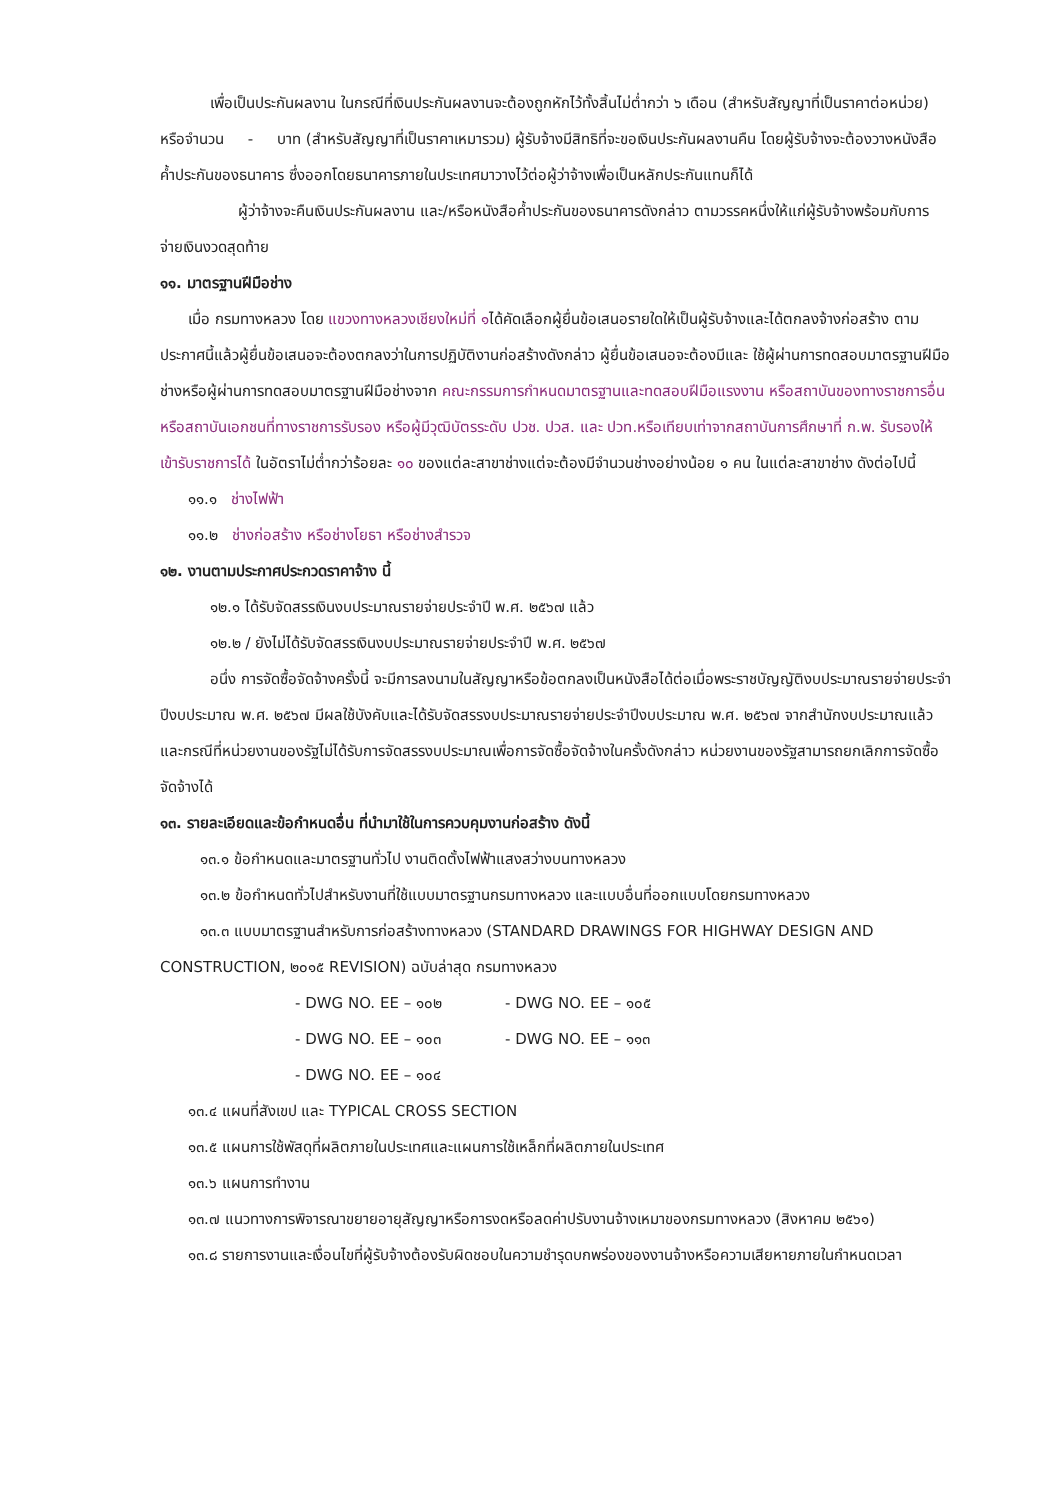เพื่อเป็นประกันผลงาน ในกรณีที่เงินประกันผลงานจะต้องถูกหักไว้ทั้งสิ้นไม่ต่ำกว่า ๖ เดือน (สำหรับสัญญาที่เป็นราคาต่อหน่วย) หรือจำนวน - บาท (สำหรับสัญญาที่เป็นราคาเหมารวม) ผู้รับจ้างมีสิทธิที่จะขอเงินประกันผลงานคืน โดยผู้รับจ้างจะต้องวางหนังสือค้ำประกันของธนาคาร ซึ่งออกโดยธนาคารภายในประเทศมาวางไว้ต่อผู้ว่าจ้างเพื่อเป็นหลักประกันแทนก็ได้
ผู้ว่าจ้างจะคืนเงินประกันผลงาน และ/หรือหนังสือค้ำประกันของธนาคารดังกล่าว ตามวรรคหนึ่งให้แก่ผู้รับจ้างพร้อมกับการจ่ายเงินงวดสุดท้าย
๑๑. มาตรฐานฝีมือช่าง
เมื่อ กรมทางหลวง โดย แขวงทางหลวงเชียงใหม่ที่ ๑ได้คัดเลือกผู้ยื่นข้อเสนอรายใดให้เป็นผู้รับจ้างและได้ตกลงจ้างก่อสร้าง ตามประกาศนี้แล้วผู้ยื่นข้อเสนอจะต้องตกลงว่าในการปฏิบัติงานก่อสร้างดังกล่าว ผู้ยื่นข้อเสนอจะต้องมีและ ใช้ผู้ผ่านการทดสอบมาตรฐานฝีมือช่างหรือผู้ผ่านการทดสอบมาตรฐานฝีมือช่างจาก คณะกรรมการกำหนดมาตรฐานและทดสอบฝีมือแรงงาน หรือสถาบันของทางราชการอื่น หรือสถาบันเอกชนที่ทางราชการรับรอง หรือผู้มีวุฒิบัตรระดับ ปวช. ปวส. และ ปวท.หรือเทียบเท่าจากสถาบันการศึกษาที่ ก.พ. รับรองให้เข้ารับราชการได้ ในอัตราไม่ต่ำกว่าร้อยละ ๑๐ ของแต่ละสาขาช่างแต่จะต้องมีจำนวนช่างอย่างน้อย ๑ คน ในแต่ละสาขาช่าง ดังต่อไปนี้
๑๑.๑ ช่างไฟฟ้า
๑๑.๒ ช่างก่อสร้าง หรือช่างโยธา หรือช่างสำรวจ
๑๒. งานตามประกาศประกวดราคาจ้าง นี้
๑๒.๑ ได้รับจัดสรรเงินงบประมาณรายจ่ายประจำปี พ.ศ. ๒๕๖๗ แล้ว
๑๒.๒ / ยังไม่ได้รับจัดสรรเงินงบประมาณรายจ่ายประจำปี พ.ศ. ๒๕๖๗
อนึ่ง การจัดซื้อจัดจ้างครั้งนี้ จะมีการลงนามในสัญญาหรือข้อตกลงเป็นหนังสือได้ต่อเมื่อพระราชบัญญัติงบประมาณรายจ่ายประจำปีงบประมาณ พ.ศ. ๒๕๖๗ มีผลใช้บังคับและได้รับจัดสรรงบประมาณรายจ่ายประจำปีงบประมาณ พ.ศ. ๒๕๖๗ จากสำนักงบประมาณแล้ว และกรณีที่หน่วยงานของรัฐไม่ได้รับการจัดสรรงบประมาณเพื่อการจัดซื้อจัดจ้างในครั้งดังกล่าว หน่วยงานของรัฐสามารถยกเลิกการจัดซื้อจัดจ้างได้
๑๓. รายละเอียดและข้อกำหนดอื่น ที่นำมาใช้ในการควบคุมงานก่อสร้าง ดังนี้
๑๓.๑ ข้อกำหนดและมาตรฐานทั่วไป งานติดตั้งไฟฟ้าแสงสว่างบนทางหลวง
๑๓.๒ ข้อกำหนดทั่วไปสำหรับงานที่ใช้แบบมาตรฐานกรมทางหลวง และแบบอื่นที่ออกแบบโดยกรมทางหลวง
๑๓.๓ แบบมาตรฐานสำหรับการก่อสร้างทางหลวง (STANDARD DRAWINGS FOR HIGHWAY DESIGN AND CONSTRUCTION, ๒๐๑๕ REVISION) ฉบับล่าสุด กรมทางหลวง
- DWG NO. EE – ๑๐๒ - DWG NO. EE – ๑๐๕
- DWG NO. EE – ๑๐๓ - DWG NO. EE – ๑๑๓
- DWG NO. EE – ๑๐๔
๑๓.๔ แผนที่สังเขป และ TYPICAL CROSS SECTION
๑๓.๕ แผนการใช้พัสดุที่ผลิตภายในประเทศและแผนการใช้เหล็กที่ผลิตภายในประเทศ
๑๓.๖ แผนการทำงาน
๑๓.๗ แนวทางการพิจารณาขยายอายุสัญญาหรือการงดหรือลดค่าปรับงานจ้างเหมาของกรมทางหลวง (สิงหาคม ๒๕๖๑)
๑๓.๘ รายการงานและเงื่อนไขที่ผู้รับจ้างต้องรับผิดชอบในความชำรุดบกพร่องของงานจ้างหรือความเสียหายภายในกำหนดเวลา